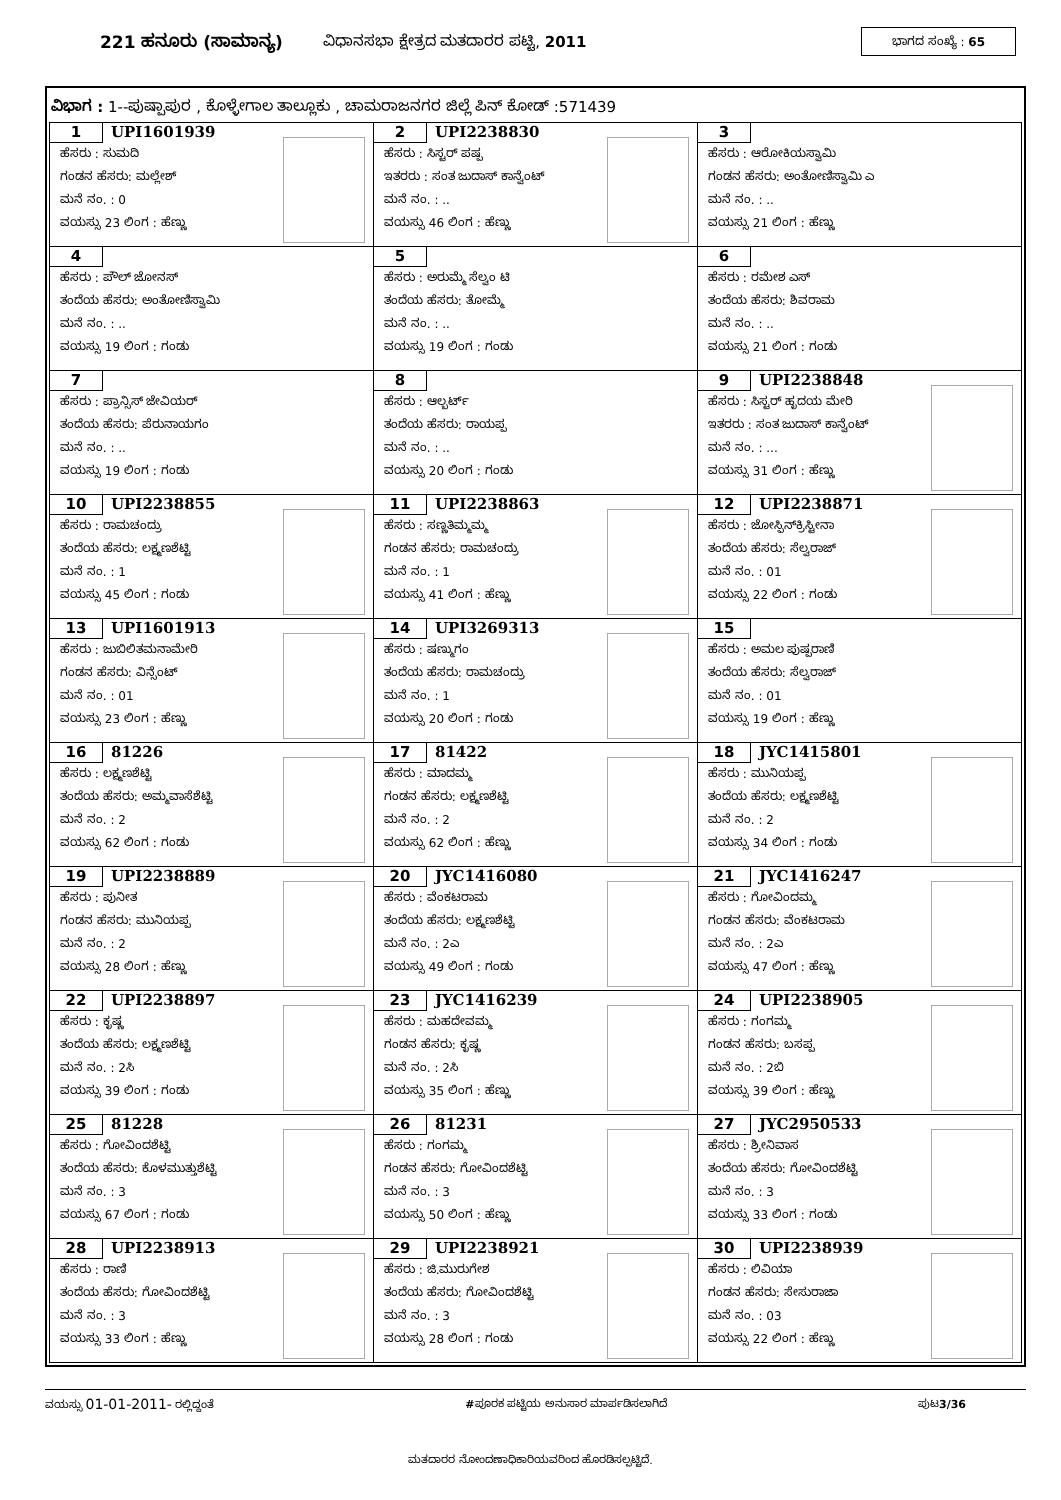221 ಹನೂರು (ಸಾಮಾನ್ಯ) ವಿಧಾನಸಭಾ ಕ್ಷೇತ್ರದ ಮತದಾರರ ಪಟ್ಟಿ, 2011 ಭಾಗದ ಸಂಖ್ಯೆ : 65
ವಿಭಾಗ : 1--ಪುಷ್ಪಾಪುರ , ಕೊಳ್ಳೇಗಾಲ ತಾಲ್ಲೂಕು , ಚಾಮರಾಜನಗರ ಜಿಲ್ಲೆ ಪಿನ್ ಕೋಡ್ :571439
| 1 UPI1601939 ಹೆಸರು : ಸುಮದಿ ಗಂಡನ ಹೆಸರು: ಮಲ್ಲೇಶ್ ಮನೆ ನಂ. : 0 ವಯಸ್ಸು 23 ಲಿಂಗ : ಹೆಣ್ಣು | 2 UPI2238830 ಹೆಸರು : ಸಿಸ್ಟರ್ ಪಷ್ಪ ಇತರರು : ಸಂತ ಜುದಾಸ್ ಕಾನ್ವೆಂಟ್ ಮನೆ ನಂ. : .. ವಯಸ್ಸು 46 ಲಿಂಗ : ಹೆಣ್ಣು | 3 ಹೆಸರು : ಆರೋಕಿಯಸ್ವಾಮಿ ಗಂಡನ ಹೆಸರು: ಅಂತೋಣಿಸ್ವಾಮಿ ಎ ಮನೆ ನಂ. : .. ವಯಸ್ಸು 21 ಲಿಂಗ : ಹೆಣ್ಣು |
| 4 ಹೆಸರು : ಪೌಲ್ ಜೋನಸ್ ತಂದೆಯ ಹೆಸರು: ಅಂತೋಣಿಸ್ವಾಮಿ ಮನೆ ನಂ. : .. ವಯಸ್ಸು 19 ಲಿಂಗ : ಗಂಡು | 5 ಹೆಸರು : ಅರುಮ್ಮೆ ಸೆಲ್ವಂ ಟಿ ತಂದೆಯ ಹೆಸರು: ತೋಮ್ಮೆ ಮನೆ ನಂ. : .. ವಯಸ್ಸು 19 ಲಿಂಗ : ಗಂಡು | 6 ಹೆಸರು : ರಮೇಶ ಎಸ್ ತಂದೆಯ ಹೆಸರು: ಶಿವರಾಮ ಮನೆ ನಂ. : .. ವಯಸ್ಸು 21 ಲಿಂಗ : ಗಂಡು |
| 7 ಹೆಸರು : ಪ್ರಾನ್ಸಿಸ್ ಜೇವಿಯರ್ ತಂದೆಯ ಹೆಸರು: ಪೆರುನಾಯಗಂ ಮನೆ ನಂ. : .. ವಯಸ್ಸು 19 ಲಿಂಗ : ಗಂಡು | 8 ಹೆಸರು : ಆಲ್ಬರ್ಟ್ ತಂದೆಯ ಹೆಸರು: ರಾಯಪ್ಪ ಮನೆ ನಂ. : .. ವಯಸ್ಸು 20 ಲಿಂಗ : ಗಂಡು | 9 UPI2238848 ಹೆಸರು : ಸಿಸ್ಟರ್ ಹೃದಯ ಮೇರಿ ಇತರರು : ಸಂತ ಜುದಾಸ್ ಕಾನ್ವೆಂಟ್ ಮನೆ ನಂ. : ... ವಯಸ್ಸು 31 ಲಿಂಗ : ಹೆಣ್ಣು |
| 10 UPI2238855 ಹೆಸರು : ರಾಮಚಂದ್ರು ತಂದೆಯ ಹೆಸರು: ಲಕ್ಷ್ಮಣಶೆಟ್ಟಿ ಮನೆ ನಂ. : 1 ವಯಸ್ಸು 45 ಲಿಂಗ : ಗಂಡು | 11 UPI2238863 ಹೆಸರು : ಸಣ್ಣತಿಮ್ಮಮ್ಮ ಗಂಡನ ಹೆಸರು: ರಾಮಚಂದ್ರು ಮನೆ ನಂ. : 1 ವಯಸ್ಸು 41 ಲಿಂಗ : ಹೆಣ್ಣು | 12 UPI2238871 ಹೆಸರು : ಜೋಸ್ಫಿನ್‌ಕ್ರಿಸ್ಟೀನಾ ತಂದೆಯ ಹೆಸರು: ಸೆಲ್ವರಾಜ್ ಮನೆ ನಂ. : 01 ವಯಸ್ಸು 22 ಲಿಂಗ : ಗಂಡು |
| 13 UPI1601913 ಹೆಸರು : ಜುಬಿಲಿತಮನಾಮೇರಿ ಗಂಡನ ಹೆಸರು: ವಿನ್ಸೆಂಟ್ ಮನೆ ನಂ. : 01 ವಯಸ್ಸು 23 ಲಿಂಗ : ಹೆಣ್ಣು | 14 UPI3269313 ಹೆಸರು : ಷಣ್ಮುಗಂ ತಂದೆಯ ಹೆಸರು: ರಾಮಚಂದ್ರು ಮನೆ ನಂ. : 1 ವಯಸ್ಸು 20 ಲಿಂಗ : ಗಂಡು | 15 ಹೆಸರು : ಅಮಲ ಪುಷ್ಪರಾಣಿ ತಂದೆಯ ಹೆಸರು: ಸೆಲ್ವರಾಜ್ ಮನೆ ನಂ. : 01 ವಯಸ್ಸು 19 ಲಿಂಗ : ಹೆಣ್ಣು |
| 16 81226 ಹೆಸರು : ಲಕ್ಷ್ಮಣಶೆಟ್ಟಿ ತಂದೆಯ ಹೆಸರು: ಅಮ್ಮವಾಸೆಶೆಟ್ಟಿ ಮನೆ ನಂ. : 2 ವಯಸ್ಸು 62 ಲಿಂಗ : ಗಂಡು | 17 81422 ಹೆಸರು : ಮಾದಮ್ಮ ಗಂಡನ ಹೆಸರು: ಲಕ್ಷ್ಮಣಶೆಟ್ಟಿ ಮನೆ ನಂ. : 2 ವಯಸ್ಸು 62 ಲಿಂಗ : ಹೆಣ್ಣು | 18 JYC1415801 ಹೆಸರು : ಮುನಿಯಪ್ಪ ತಂದೆಯ ಹೆಸರು: ಲಕ್ಷ್ಮಣಶೆಟ್ಟಿ ಮನೆ ನಂ. : 2 ವಯಸ್ಸು 34 ಲಿಂಗ : ಗಂಡು |
| 19 UPI2238889 ಹೆಸರು : ಪುನೀತ ಗಂಡನ ಹೆಸರು: ಮುನಿಯಪ್ಪ ಮನೆ ನಂ. : 2 ವಯಸ್ಸು 28 ಲಿಂಗ : ಹೆಣ್ಣು | 20 JYC1416080 ಹೆಸರು : ವೆಂಕಟರಾಮ ತಂದೆಯ ಹೆಸರು: ಲಕ್ಷ್ಮಣಶೆಟ್ಟಿ ಮನೆ ನಂ. : 2ಎ ವಯಸ್ಸು 49 ಲಿಂಗ : ಗಂಡು | 21 JYC1416247 ಹೆಸರು : ಗೋವಿಂದಮ್ಮ ಗಂಡನ ಹೆಸರು: ವೆಂಕಟರಾಮ ಮನೆ ನಂ. : 2ಎ ವಯಸ್ಸು 47 ಲಿಂಗ : ಹೆಣ್ಣು |
| 22 UPI2238897 ಹೆಸರು : ಕೃಷ್ಣ ತಂದೆಯ ಹೆಸರು: ಲಕ್ಷ್ಮಣಶೆಟ್ಟಿ ಮನೆ ನಂ. : 2ಸಿ ವಯಸ್ಸು 39 ಲಿಂಗ : ಗಂಡು | 23 JYC1416239 ಹೆಸರು : ಮಹದೇವಮ್ಮ ಗಂಡನ ಹೆಸರು: ಕೃಷ್ಣ ಮನೆ ನಂ. : 2ಸಿ ವಯಸ್ಸು 35 ಲಿಂಗ : ಹೆಣ್ಣು | 24 UPI2238905 ಹೆಸರು : ಗಂಗಮ್ಮ ಗಂಡನ ಹೆಸರು: ಬಸಪ್ಪ ಮನೆ ನಂ. : 2ಬಿ ವಯಸ್ಸು 39 ಲಿಂಗ : ಹೆಣ್ಣು |
| 25 81228 ಹೆಸರು : ಗೋವಿಂದಶೆಟ್ಟಿ ತಂದೆಯ ಹೆಸರು: ಕೊಳಮುತ್ತುಶೆಟ್ಟಿ ಮನೆ ನಂ. : 3 ವಯಸ್ಸು 67 ಲಿಂಗ : ಗಂಡು | 26 81231 ಹೆಸರು : ಗಂಗಮ್ಮ ಗಂಡನ ಹೆಸರು: ಗೋವಿಂದಶೆಟ್ಟಿ ಮನೆ ನಂ. : 3 ವಯಸ್ಸು 50 ಲಿಂಗ : ಹೆಣ್ಣು | 27 JYC2950533 ಹೆಸರು : ಶ್ರೀನಿವಾಸ ತಂದೆಯ ಹೆಸರು: ಗೋವಿಂದಶೆಟ್ಟಿ ಮನೆ ನಂ. : 3 ವಯಸ್ಸು 33 ಲಿಂಗ : ಗಂಡು |
| 28 UPI2238913 ಹೆಸರು : ರಾಣಿ ತಂದೆಯ ಹೆಸರು: ಗೋವಿಂದಶೆಟ್ಟಿ ಮನೆ ನಂ. : 3 ವಯಸ್ಸು 33 ಲಿಂಗ : ಹೆಣ್ಣು | 29 UPI2238921 ಹೆಸರು : ಜಿ.ಮುರುಗೇಶ ತಂದೆಯ ಹೆಸರು: ಗೋವಿಂದಶೆಟ್ಟಿ ಮನೆ ನಂ. : 3 ವಯಸ್ಸು 28 ಲಿಂಗ : ಗಂಡು | 30 UPI2238939 ಹೆಸರು : ಲಿವಿಯಾ ಗಂಡನ ಹೆಸರು: ಸೇಸುರಾಜಾ ಮನೆ ನಂ. : 03 ವಯಸ್ಸು 22 ಲಿಂಗ : ಹೆಣ್ಣು |
ವಯಸ್ಸು 01-01-2011- ರಲ್ಲಿದ್ದಂತೆ #ಪೂರಕ ಪಟ್ಟಿಯ ಅನುಸಾರ ಮಾರ್ಪಡಿಸಲಾಗಿದೆ ಪುಟ3/36
ಮತದಾರರ ನೋಂದಣಾಧಿಕಾರಿಯವರಿಂದ ಹೊರಡಿಸಲ್ಪಟ್ಟಿದೆ.